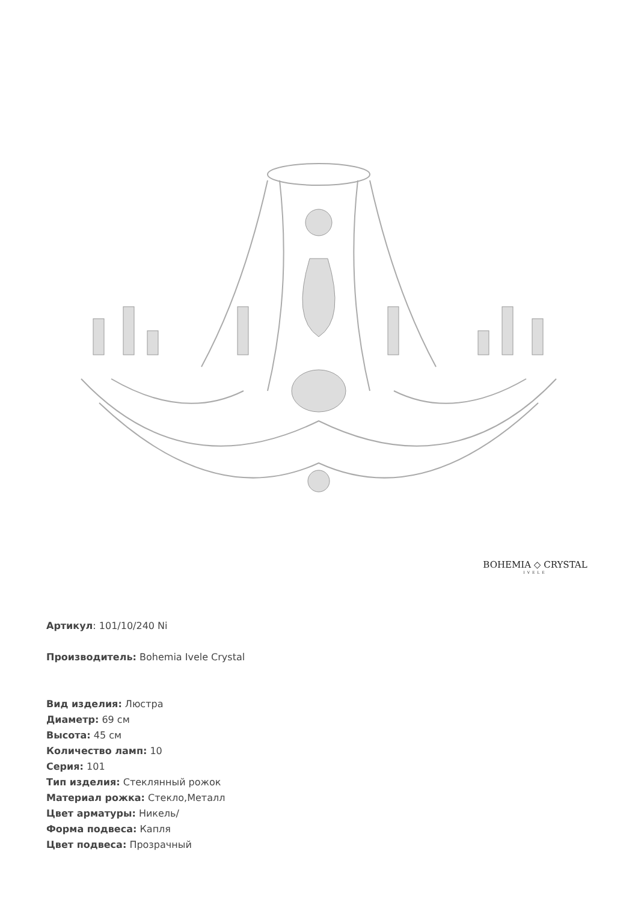BOHEMIA ◇ CRYSTAL
IVELE
Артикул: 101/10/240 Ni
Производитель: Bohemia Ivele Crystal
Вид изделия: Люстра
Диаметр: 69 см
Высота: 45 см
Количество ламп: 10
Серия: 101
Тип изделия: Стеклянный рожок
Материал рожка: Стекло,Металл
Цвет арматуры: Никель/
Форма подвеса: Капля
Цвет подвеса: Прозрачный